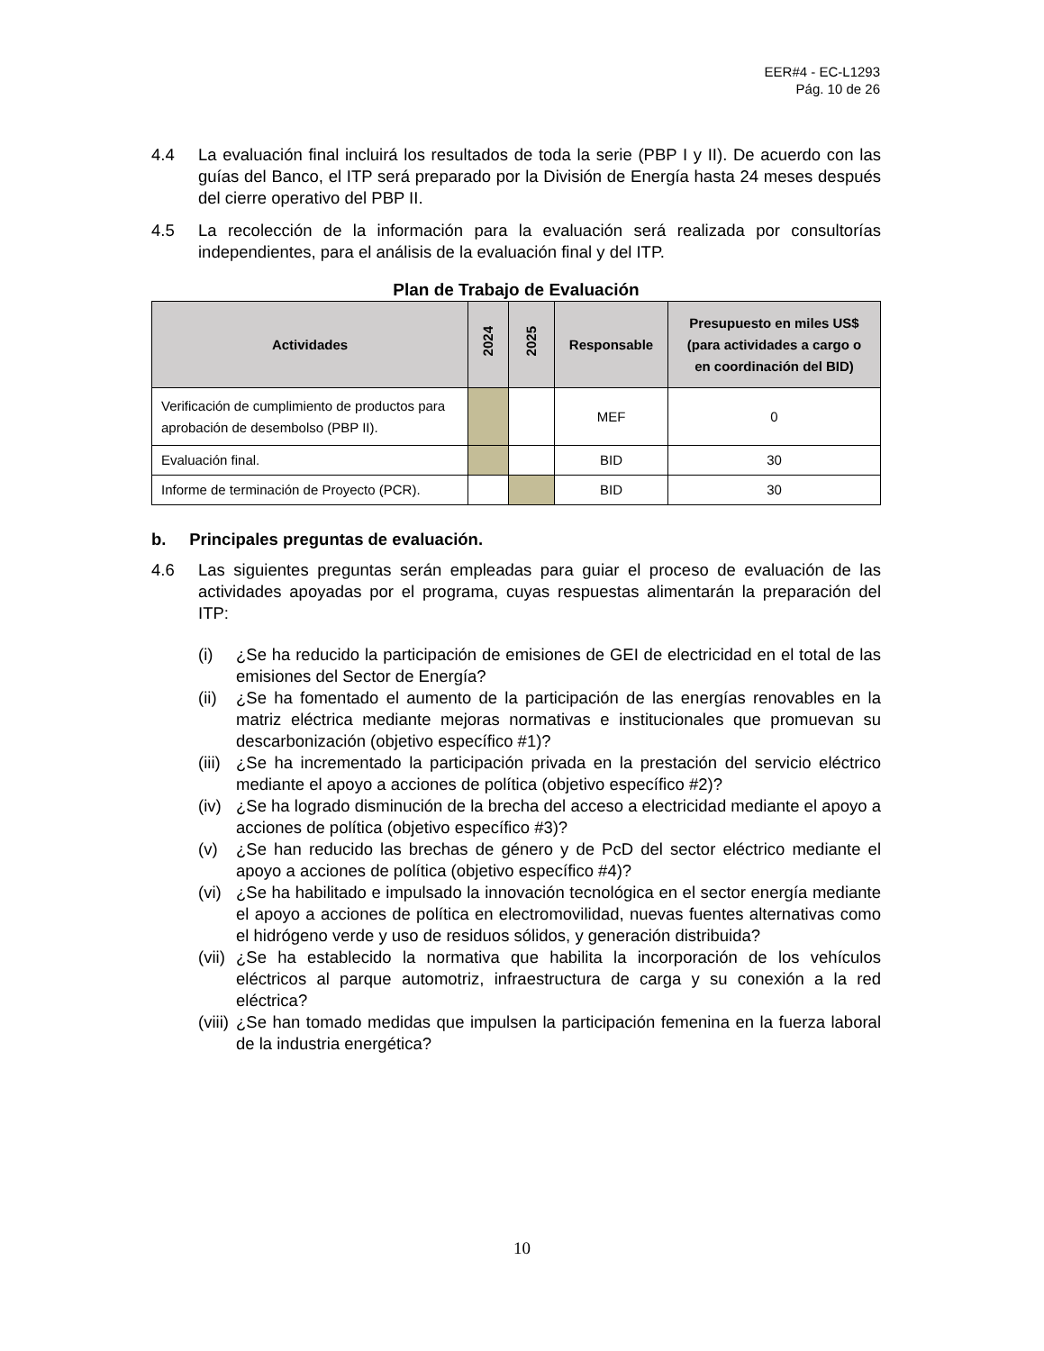EER#4 - EC-L1293
Pág. 10 de 26
4.4 La evaluación final incluirá los resultados de toda la serie (PBP I y II). De acuerdo con las guías del Banco, el ITP será preparado por la División de Energía hasta 24 meses después del cierre operativo del PBP II.
4.5 La recolección de la información para la evaluación será realizada por consultorías independientes, para el análisis de la evaluación final y del ITP.
Plan de Trabajo de Evaluación
| Actividades | 2024 | 2025 | Responsable | Presupuesto en miles US$ (para actividades a cargo o en coordinación del BID) |
| --- | --- | --- | --- | --- |
| Verificación de cumplimiento de productos para aprobación de desembolso (PBP II). | | | MEF | 0 |
| Evaluación final. | | | BID | 30 |
| Informe de terminación de Proyecto (PCR). | | | BID | 30 |
b. Principales preguntas de evaluación.
4.6 Las siguientes preguntas serán empleadas para guiar el proceso de evaluación de las actividades apoyadas por el programa, cuyas respuestas alimentarán la preparación del ITP:
(i) ¿Se ha reducido la participación de emisiones de GEI de electricidad en el total de las emisiones del Sector de Energía?
(ii)
¿Se ha fomentado el aumento de la participación de las energías renovables en la matriz eléctrica mediante mejoras normativas e institucionales que promuevan su descarbonización (objetivo específico #1)?
(iii)
¿Se ha incrementado la participación privada en la prestación del servicio eléctrico mediante el apoyo a acciones de política (objetivo específico #2)?
(iv)
¿Se ha logrado disminución de la brecha del acceso a electricidad mediante el apoyo a acciones de política (objetivo específico #3)?
(v) ¿Se han reducido las brechas de género y de PcD del sector eléctrico mediante el apoyo a acciones de política (objetivo específico #4)?
(vi)
¿Se ha habilitado e impulsado la innovación tecnológica en el sector energía mediante el apoyo a acciones de política en electromovilidad, nuevas fuentes alternativas como el hidrógeno verde y uso de residuos sólidos, y generación distribuida?
(vii)
¿Se ha establecido la normativa que habilita la incorporación de los vehículos eléctricos al parque automotriz, infraestructura de carga y su conexión a la red eléctrica?
(viii)
¿Se han tomado medidas que impulsen la participación femenina en la fuerza laboral de la industria energética?
10